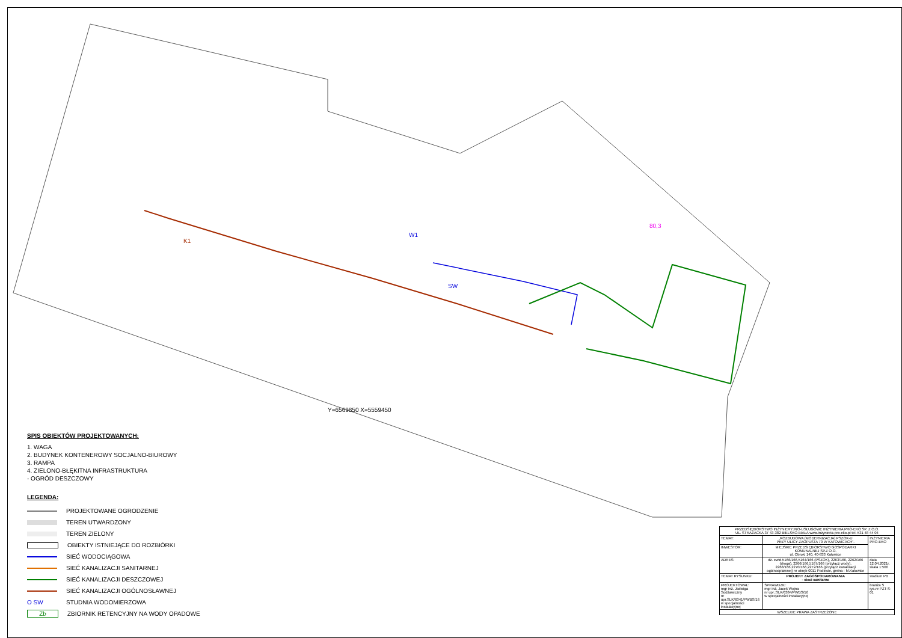Y=6569850 X=5559450
W1
SW
K1
80,3
SPIS OBIEKTÓW PROJEKTOWANYCH:
1. WAGA
2. BUDYNEK KONTENEROWY SOCJALNO-BIUROWY
3. RAMPA
4. ZIELONO-BŁĘKITNA INFRASTRUKTURA
- OGRÓD DESZCZOWY
LEGENDA:
PROJEKTOWANE OGRODZENIE
TEREN UTWARDZONY
TEREN ZIELONY
OBIEKTY ISTNIEJĄCE DO ROZBIÓRKI
SIEĆ WODOCIĄGOWA
SIEĆ KANALIZACJI SANITARNEJ
SIEĆ KANALIZACJI DESZCZOWEJ
SIEĆ KANALIZACJI OGÓLNOSŁAWNEJ
O SW STUDNIA WODOMIERZOWA
Zb ZBIORNIK RETENCYJNY NA WODY OPADOWE
| PRZEDSIĘBIORSTWO INŻYNIERYJNO-USŁUGOWE INŻYNIERIA PRO-EKO SP. Z O.O. UL. STRAŻACKA 37 43-382 BIELSKO-BIAŁA www.inzynieria-pro-eko.pl tel. 531 48 44 04 | | |
| TEMAT: | „ROZBUDOWA (MODERNIZACJA) PSZOK-U PRZY ULICY ZAOPUSTA 70 W KATOWICACH”. | INŻYNIERIA PRO-EKO |
| INWESTOR: | MIEJSKIE PRZEDSIĘBIORSTWO GOSPODARKI KOMUNALNEJ SP.Z O.O. ul. Obroki 140, 40-833 Katowice | |
| ADRES: | dz. ewid.5166/166,5164/166 (PSZOK), 2263/166, 2262/166 (droga), 2266/166,5167/166 (przyłącz wody), 2268/166,2270/166,2272/166 (przyłącz kanalizacji ogólnospławnej) nr obręb 0011 Podlesie, gmina : M.Katowice | data 12.04.2021r. skala 1:500 |
| TEMAT RYSUNKU: | PROJEKT ZAGOSPODAROWANIA - sieci sanitarne | stadium PB |
| PROJEKTOWAŁ: mgr inż. Jadwiga Sodżawiczny nr upr.SLK/6341/PWBS/16 w specjalności instalacyjnej | SPRAWDZIŁ: mgr inż. Jacek Wojna nr upr.:SLK/6384/PWBS/16 w specjalności instalacyjnej | branża S rys.nr PZT-S-01 |
| WSZELKIE PRAWA ZASTRZEŻONE | | |